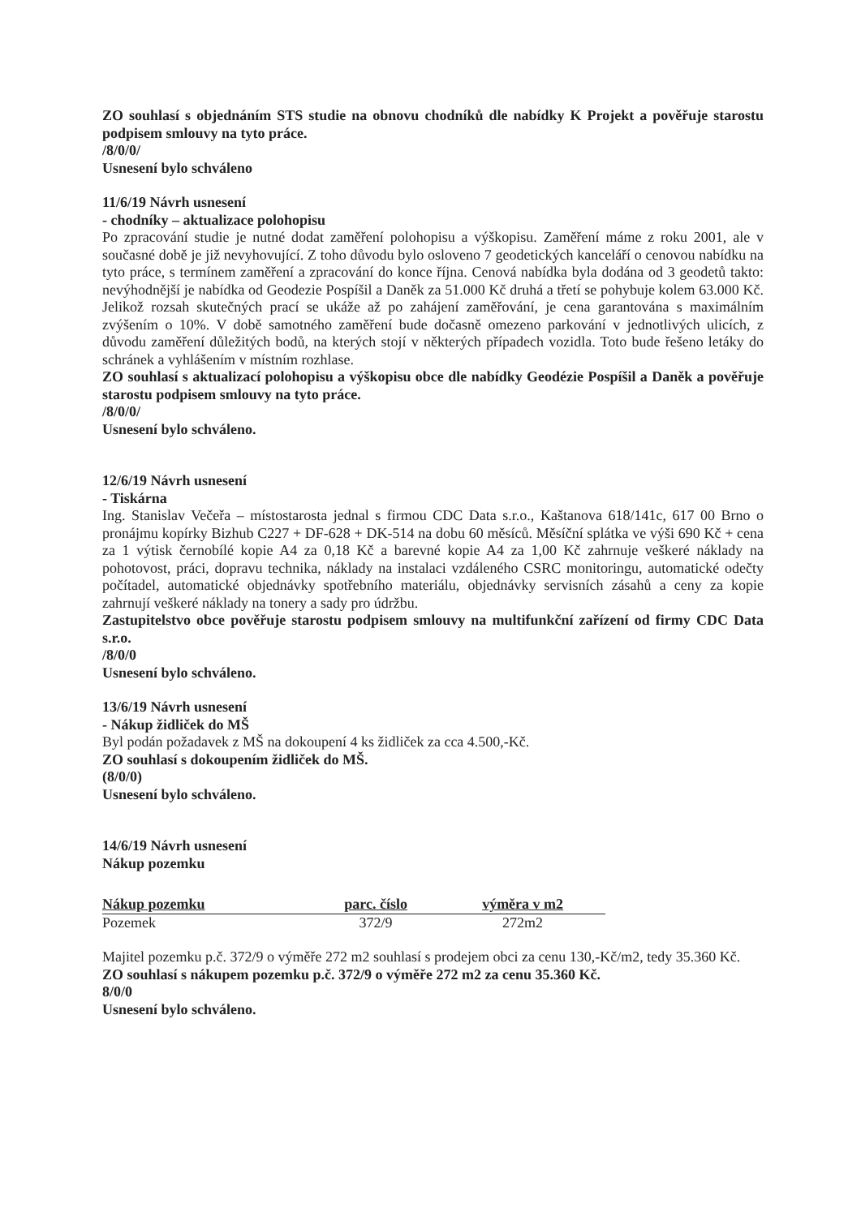ZO souhlasí s objednáním STS studie na obnovu chodníků dle nabídky K Projekt a pověřuje starostu podpisem smlouvy na tyto práce.
/8/0/0/
Usnesení bylo schváleno
11/6/19 Návrh usnesení
- chodníky – aktualizace polohopisu
Po zpracování studie je nutné dodat zaměření polohopisu a výškopisu. Zaměření máme z roku 2001, ale v současné době je již nevyhovující. Z toho důvodu bylo osloveno 7 geodetických kanceláří o cenovou nabídku na tyto práce, s termínem zaměření a zpracování do konce října. Cenová nabídka byla dodána od 3 geodetů takto: nevýhodnější je nabídka od Geodezie Pospíšil a Daněk za 51.000 Kč druhá a třetí se pohybuje kolem 63.000 Kč. Jelikož rozsah skutečných prací se ukáže až po zahájení zaměřování, je cena garantována s maximálním zvýšením o 10%. V době samotného zaměření bude dočasně omezeno parkování v jednotlivých ulicích, z důvodu zaměření důležitých bodů, na kterých stojí v některých případech vozidla. Toto bude řešeno letáky do schránek a vyhlášením v místním rozhlase.
ZO souhlasí s aktualizací polohopisu a výškopisu obce dle nabídky Geodézie Pospíšil a Daněk a pověřuje starostu podpisem smlouvy na tyto práce.
/8/0/0/
Usnesení bylo schváleno.
12/6/19 Návrh usnesení
- Tiskárna
Ing. Stanislav Večeřa – místostarosta jednal s firmou CDC Data s.r.o., Kaštanova 618/141c, 617 00 Brno o pronájmu kopírky Bizhub C227 + DF-628 + DK-514 na dobu 60 měsíců. Měsíční splátka ve výši 690 Kč + cena za 1 výtisk černobílé kopie A4 za 0,18 Kč a barevné kopie A4 za 1,00 Kč zahrnuje veškeré náklady na pohotovost, práci, dopravu technika, náklady na instalaci vzdáleného CSRC monitoringu, automatické odečty počítadel, automatické objednávky spotřebního materiálu, objednávky servisních zásahů a ceny za kopie zahrnují veškeré náklady na tonery a sady pro údržbu.
Zastupitelstvo obce pověřuje starostu podpisem smlouvy na multifunkční zařízení od firmy CDC Data s.r.o.
/8/0/0
Usnesení bylo schváleno.
13/6/19 Návrh usnesení
- Nákup židliček do MŠ
Byl podán požadavek z MŠ na dokoupení 4 ks židliček za cca 4.500,-Kč.
ZO souhlasí s dokoupením židliček do MŠ.
(8/0/0)
Usnesení bylo schváleno.
14/6/19 Návrh usnesení
Nákup pozemku
| Nákup pozemku | parc. číslo | výměra v m2 |
| --- | --- | --- |
| Pozemek | 372/9 | 272m2 |
Majitel pozemku p.č. 372/9 o výměře 272 m2 souhlasí s prodejem obci za cenu 130,-Kč/m2, tedy 35.360 Kč.
ZO souhlasí s nákupem pozemku p.č. 372/9 o výměře 272 m2 za cenu 35.360 Kč.
8/0/0
Usnesení bylo schváleno.